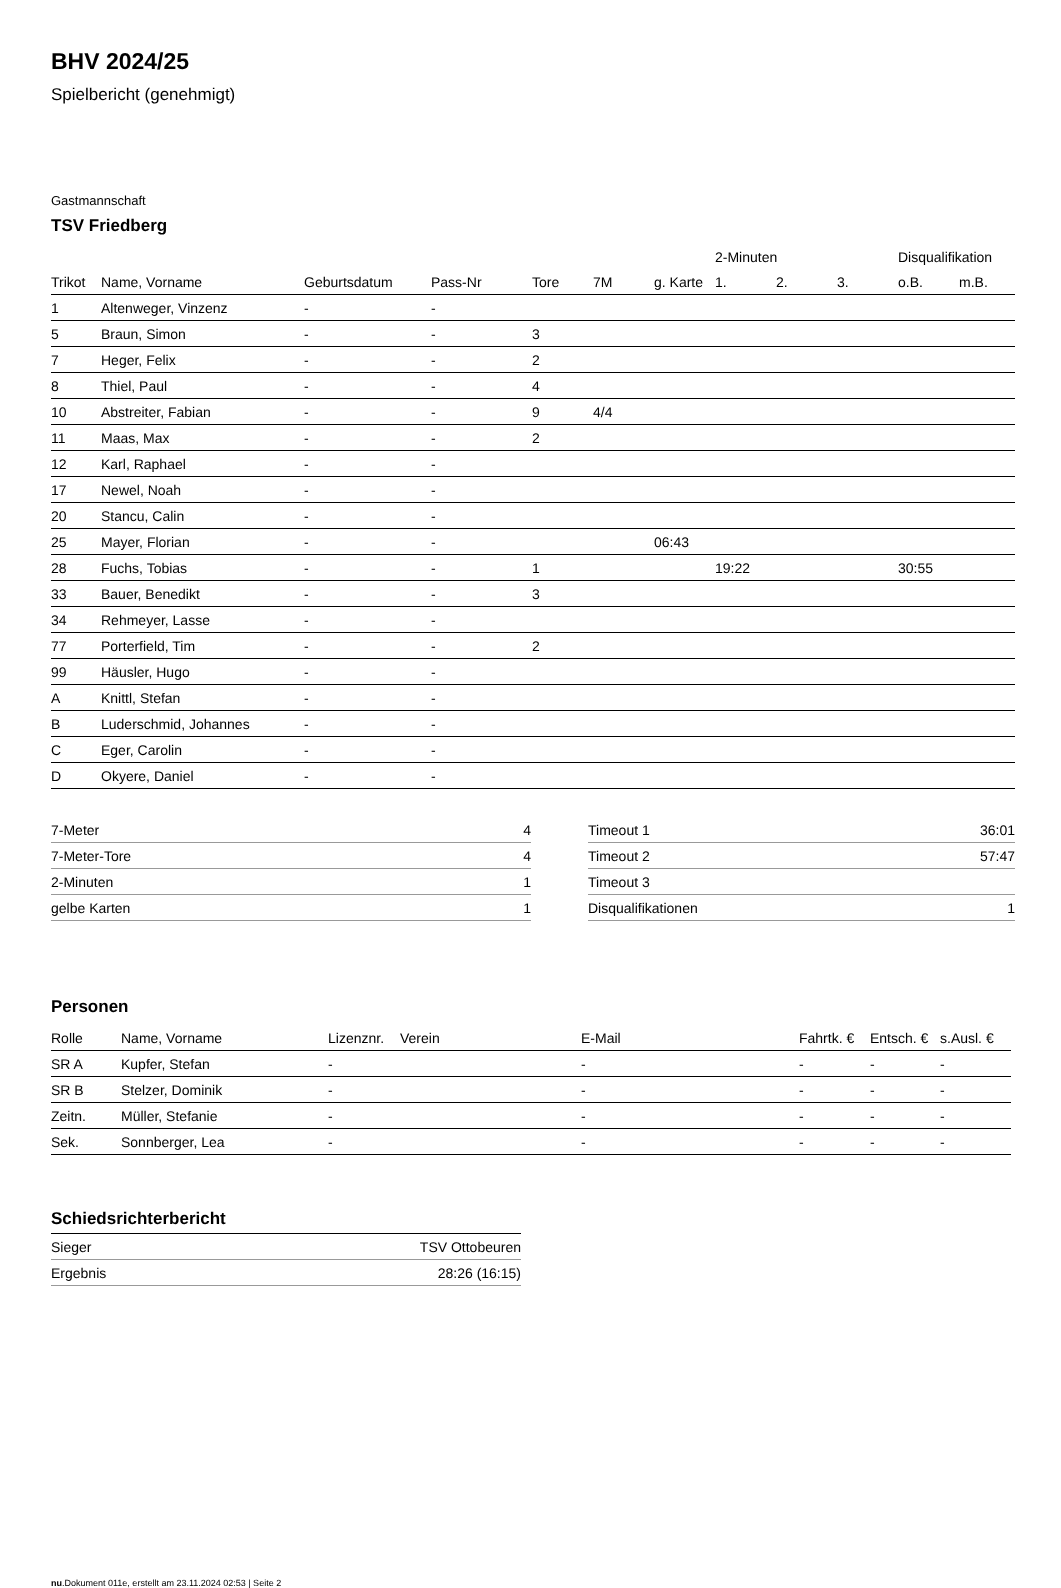BHV 2024/25
Spielbericht (genehmigt)
Gastmannschaft
TSV Friedberg
| | | | | | | | | 2-Minuten | | | Disqualifikation | |
| --- | --- | --- | --- | --- | --- | --- | --- | --- | --- | --- | --- | --- |
| Trikot | Name, Vorname | Geburtsdatum | Pass-Nr | Tore | 7M | g. Karte | | 1. | 2. | 3. | o.B. | m.B. |
| 1 | Altenweger, Vinzenz | - | - | | | | | | | | | |
| 5 | Braun, Simon | - | - | 3 | | | | | | | | |
| 7 | Heger, Felix | - | - | 2 | | | | | | | | |
| 8 | Thiel, Paul | - | - | 4 | | | | | | | | |
| 10 | Abstreiter, Fabian | - | - | 9 | 4/4 | | | | | | | |
| 11 | Maas, Max | - | - | 2 | | | | | | | | |
| 12 | Karl, Raphael | - | - | | | | | | | | | |
| 17 | Newel, Noah | - | - | | | | | | | | | |
| 20 | Stancu, Calin | - | - | | | | | | | | | |
| 25 | Mayer, Florian | - | - | | | 06:43 | | | | | | |
| 28 | Fuchs, Tobias | - | - | 1 | | | | 19:22 | | | 30:55 | |
| 33 | Bauer, Benedikt | - | - | 3 | | | | | | | | |
| 34 | Rehmeyer, Lasse | - | - | | | | | | | | | |
| 77 | Porterfield, Tim | - | - | 2 | | | | | | | | |
| 99 | Häusler, Hugo | - | - | | | | | | | | | |
| A | Knittl, Stefan | - | - | | | | | | | | | |
| B | Luderschmid, Johannes | - | - | | | | | | | | | |
| C | Eger, Carolin | - | - | | | | | | | | | |
| D | Okyere, Daniel | - | - | | | | | | | | | |
| 7-Meter | 4 |
| 7-Meter-Tore | 4 |
| 2-Minuten | 1 |
| gelbe Karten | 1 |
| Timeout 1 | 36:01 |
| Timeout 2 | 57:47 |
| Timeout 3 | |
| Disqualifikationen | 1 |
Personen
| Rolle | Name, Vorname | Lizenznr. | Verein | E-Mail | Fahrtk. € | Entsch. € | s.Ausl. € |
| --- | --- | --- | --- | --- | --- | --- | --- |
| SR A | Kupfer, Stefan | - | | - | - | - | - |
| SR B | Stelzer, Dominik | - | | - | - | - | - |
| Zeitn. | Müller, Stefanie | - | | - | - | - | - |
| Sek. | Sonnberger, Lea | - | | - | - | - | - |
Schiedsrichterbericht
| Sieger | TSV Ottobeuren |
| Ergebnis | 28:26 (16:15) |
nu.Dokument 011e, erstellt am 23.11.2024 02:53 | Seite 2